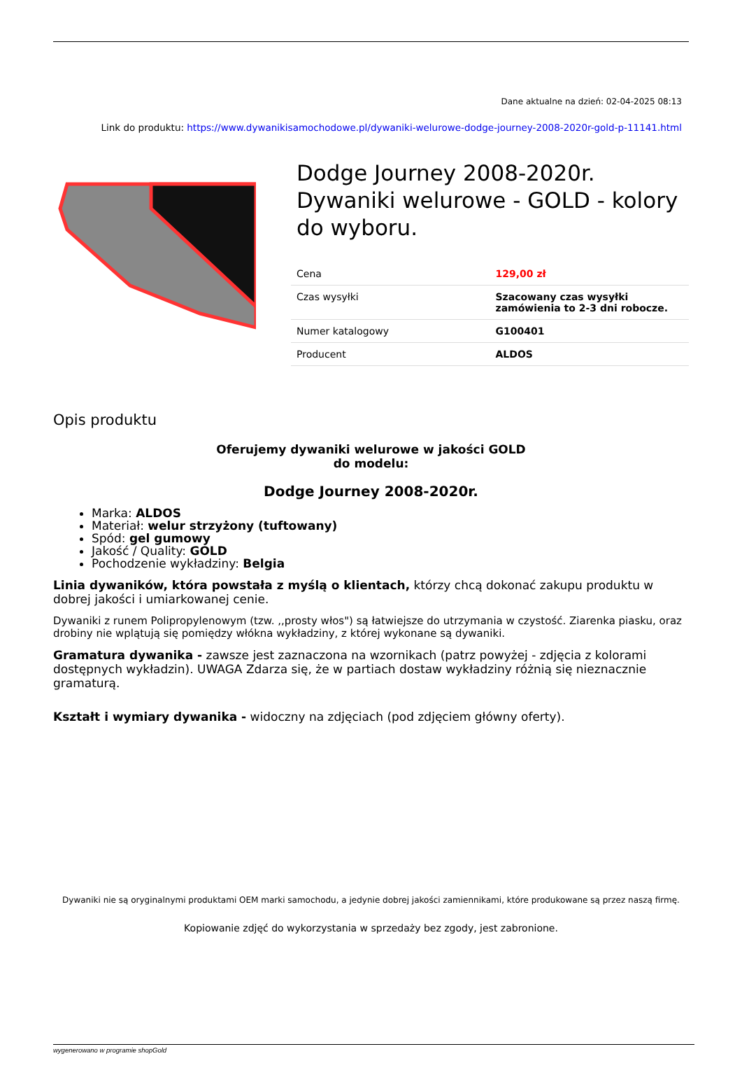Dane aktualne na dzień: 02-04-2025 08:13
Link do produktu: https://www.dywanikisamochodowe.pl/dywaniki-welurowe-dodge-journey-2008-2020r-gold-p-11141.html
Dodge Journey 2008-2020r. Dywaniki welurowe - GOLD - kolory do wyboru.
| Cena | 129,00 zł |
| Czas wysyłki | Szacowany czas wysyłki zamówienia to 2-3 dni robocze. |
| Numer katalogowy | G100401 |
| Producent | ALDOS |
Opis produktu
Oferujemy dywaniki welurowe w jakości GOLD
do modelu:
Dodge Journey 2008-2020r.
Marka: ALDOS
Materiał: welur strzyżony (tuftowany)
Spód: gel gumowy
Jakość / Quality: GOLD
Pochodzenie wykładziny: Belgia
Linia dywaników, która powstała z myślą o klientach, którzy chcą dokonać zakupu produktu w dobrej jakości i umiarkowanej cenie.
Dywaniki z runem Polipropylenowym (tzw. ,,prosty włos") są łatwiejsze do utrzymania w czystość. Ziarenka piasku, oraz drobiny nie wplątują się pomiędzy włókna wykładziny, z której wykonane są dywaniki.
Gramatura dywanika - zawsze jest zaznaczona na wzornikach (patrz powyżej - zdjęcia z kolorami dostępnych wykładzin). UWAGA Zdarza się, że w partiach dostaw wykładziny różnią się nieznacznie gramaturą.
Kształt i wymiary dywanika - widoczny na zdjęciach (pod zdjęciem główny oferty).
Dywaniki nie są oryginalnymi produktami OEM marki samochodu, a jedynie dobrej jakości zamiennikami, które produkowane są przez naszą firmę.
Kopiowanie zdjęć do wykorzystania w sprzedaży bez zgody, jest zabronione.
wygenerowano w programie shopGold